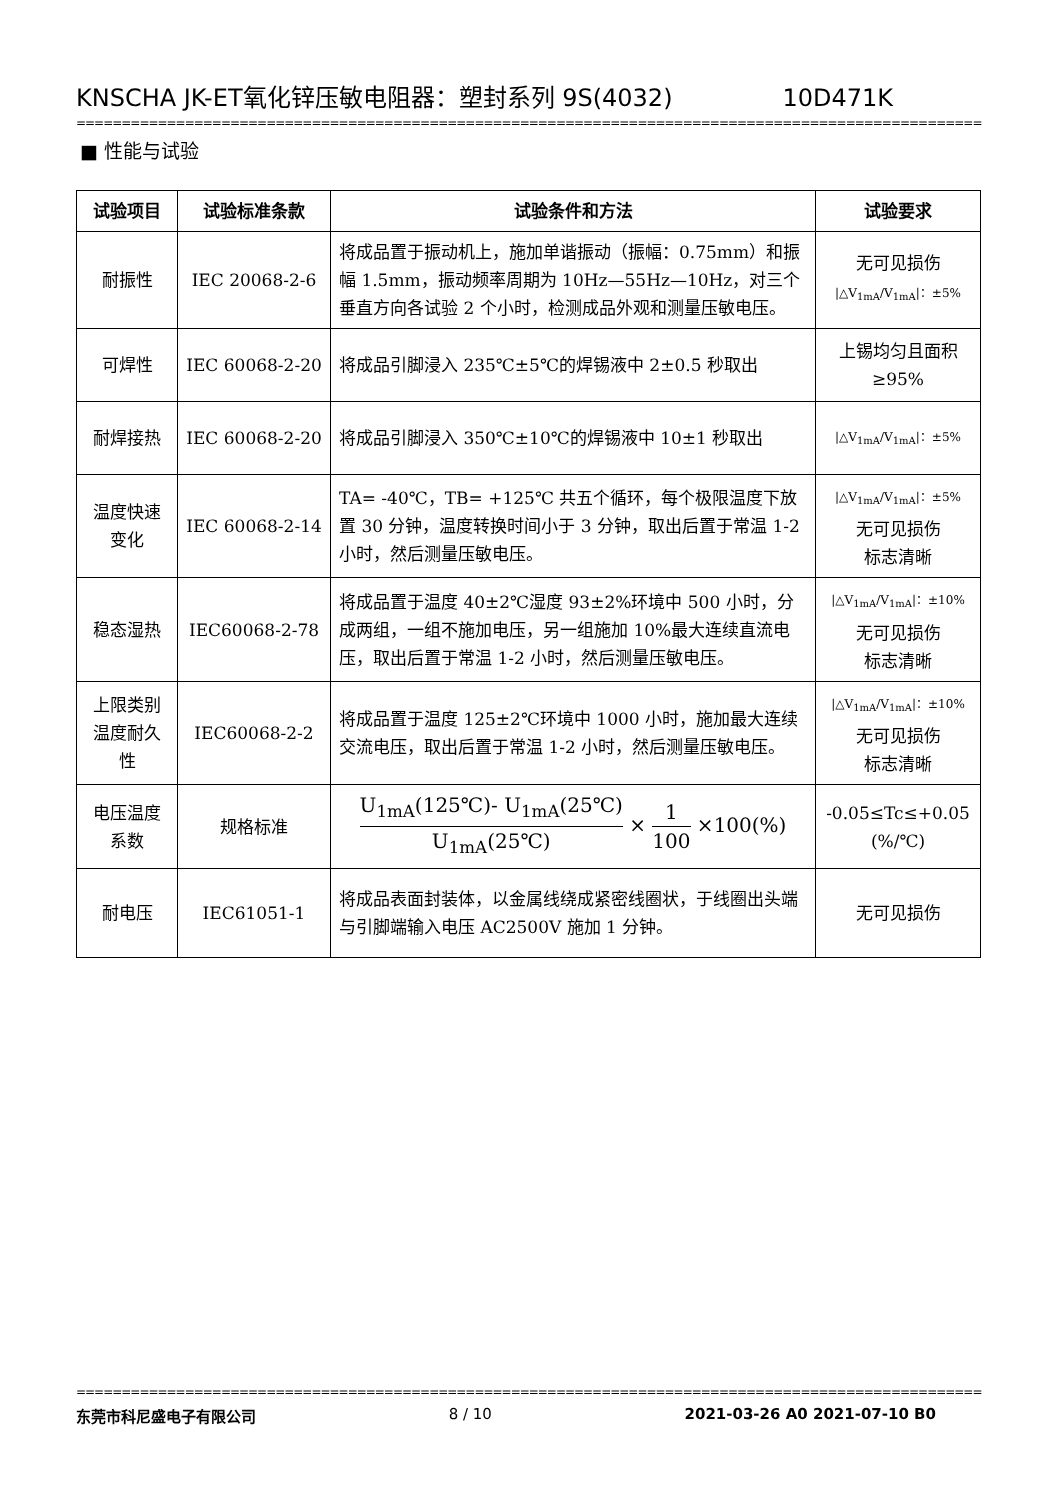KNSCHA JK-ET氧化锌压敏电阻器：塑封系列 9S(4032) 10D471K
====================================================================================================
■ 性能与试验
| 试验项目 | 试验标准条款 | 试验条件和方法 | 试验要求 |
| --- | --- | --- | --- |
| 耐振性 | IEC 20068-2-6 | 将成品置于振动机上，施加单谐振动（振幅：0.75mm）和振幅 1.5mm，振动频率周期为 10Hz—55Hz—10Hz，对三个垂直方向各试验 2 个小时，检测成品外观和测量压敏电压。 | 无可见损伤 /△V<sub>1mA</sub>/V<sub>1mA</sub>/：±5% |
| 可焊性 | IEC 60068-2-20 | 将成品引脚浸入 235℃±5℃的焊锡液中 2±0.5 秒取出 | 上锡均匀且面积≥95% |
| 耐焊接热 | IEC 60068-2-20 | 将成品引脚浸入 350℃±10℃的焊锡液中 10±1 秒取出 | /△V<sub>1mA</sub>/V<sub>1mA</sub>/：±5% |
| 温度快速变化 | IEC 60068-2-14 | TA= -40℃，TB= +125℃ 共五个循环，每个极限温度下放置 30 分钟，温度转换时间小于 3 分钟，取出后置于常温 1-2 小时，然后测量压敏电压。 | /△V<sub>1mA</sub>/V<sub>1mA</sub>/：±5% 无可见损伤 标志清晰 |
| 稳态湿热 | IEC60068-2-78 | 将成品置于温度 40±2℃湿度 93±2%环境中 500 小时，分成两组，一组不施加电压，另一组施加 10%最大连续直流电压，取出后置于常温 1-2 小时，然后测量压敏电压。 | /△V<sub>1mA</sub>/V<sub>1mA</sub>/：±10% 无可见损伤 标志清晰 |
| 上限类别温度耐久性 | IEC60068-2-2 | 将成品置于温度 125±2℃环境中 1000 小时，施加最大连续交流电压，取出后置于常温 1-2 小时，然后测量压敏电压。 | /△V<sub>1mA</sub>/V<sub>1mA</sub>/：±10% 无可见损伤 标志清晰 |
| 电压温度系数 | 规格标准 | U<sub>1mA</sub>(125℃)- U<sub>1mA</sub>(25℃) U<sub>1mA</sub>(25℃) × 1 100 ×100(%) | -0.05≤Tc≤+0.05 (%/℃) |
| 耐电压 | IEC61051-1 | 将成品表面封装体，以金属线绕成紧密线圈状，于线圈出头端与引脚端输入电压 AC2500V 施加 1 分钟。 | 无可见损伤 |
====================================================================================================
东莞市科尼盛电子有限公司 8 / 10 2021-03-26 A0 2021-07-10 B0